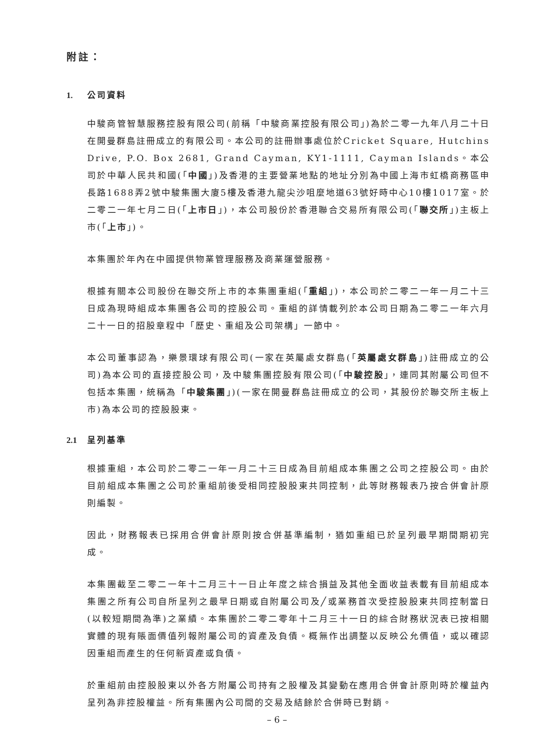附註：
1. 公司資料
中駿商管智慧服務控股有限公司(前稱「中駿商業控股有限公司」)為於二零一九年八月二十日在開曼群島註冊成立的有限公司。本公司的註冊辦事處位於Cricket Square, Hutchins Drive, P.O. Box 2681, Grand Cayman, KY1-1111, Cayman Islands。本公司於中華人民共和國(「中國」)及香港的主要營業地點的地址分別為中國上海市虹橋商務區申長路1688弄2號中駿集團大廈5樓及香港九龍尖沙咀麼地道63號好時中心10樓1017室。於二零二一年七月二日(「上市日」)，本公司股份於香港聯合交易所有限公司(「聯交所」)主板上市(「上市」)。
本集團於年內在中國提供物業管理服務及商業運營服務。
根據有關本公司股份在聯交所上市的本集團重組(「重組」)，本公司於二零二一年一月二十三日成為現時組成本集團各公司的控股公司。重組的詳情載列於本公司日期為二零二一年六月二十一日的招股章程中「歷史、重組及公司架構」一節中。
本公司董事認為，樂景環球有限公司(一家在英屬處女群島(「英屬處女群島」)註冊成立的公司)為本公司的直接控股公司，及中駿集團控股有限公司(「中駿控股」，連同其附屬公司但不包括本集團，統稱為「中駿集團」)(一家在開曼群島註冊成立的公司，其股份於聯交所主板上市)為本公司的控股股東。
2.1 呈列基準
根據重組，本公司於二零二一年一月二十三日成為目前組成本集團之公司之控股公司。由於目前組成本集團之公司於重組前後受相同控股股東共同控制，此等財務報表乃按合併會計原則編製。
因此，財務報表已採用合併會計原則按合併基準編制，猶如重組已於呈列最早期間期初完成。
本集團截至二零二一年十二月三十一日止年度之綜合損益及其他全面收益表載有目前組成本集團之所有公司自所呈列之最早日期或自附屬公司及╱或業務首次受控股股東共同控制當日(以較短期間為準)之業績。本集團於二零二零年十二月三十一日的綜合財務狀況表已按相關實體的現有賬面價值列報附屬公司的資產及負債。概無作出調整以反映公允價值，或以確認因重組而產生的任何新資產或負債。
於重組前由控股股東以外各方附屬公司持有之股權及其變動在應用合併會計原則時於權益內呈列為非控股權益。所有集團內公司間的交易及結餘於合併時已對銷。
– 6 –